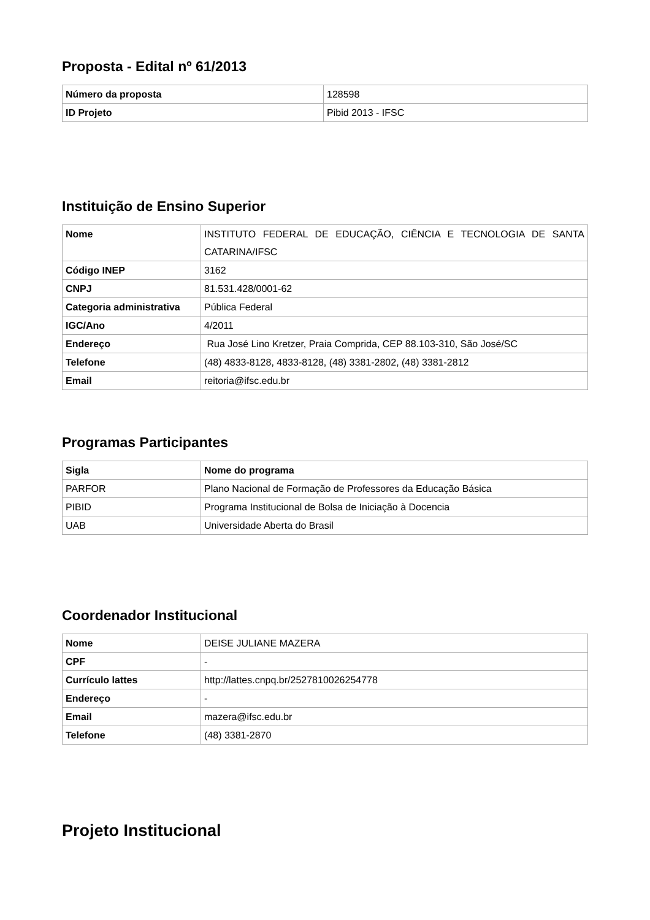Proposta - Edital nº 61/2013
| Número da proposta | 128598 |
| ID Projeto | Pibid 2013 - IFSC |
Instituição de Ensino Superior
| Nome | INSTITUTO FEDERAL DE EDUCAÇÃO, CIÊNCIA E TECNOLOGIA DE SANTA CATARINA/IFSC |
| Código INEP | 3162 |
| CNPJ | 81.531.428/0001-62 |
| Categoria administrativa | Pública Federal |
| IGC/Ano | 4/2011 |
| Endereço | Rua José Lino Kretzer, Praia Comprida, CEP 88.103-310, São José/SC |
| Telefone | (48) 4833-8128, 4833-8128, (48) 3381-2802, (48) 3381-2812 |
| Email | reitoria@ifsc.edu.br |
Programas Participantes
| Sigla | Nome do programa |
| --- | --- |
| PARFOR | Plano Nacional de Formação de Professores da Educação Básica |
| PIBID | Programa Institucional de Bolsa de Iniciação à Docencia |
| UAB | Universidade Aberta do Brasil |
Coordenador Institucional
| Nome | DEISE JULIANE MAZERA |
| CPF | - |
| Currículo lattes | http://lattes.cnpq.br/2527810026254778 |
| Endereço | - |
| Email | mazera@ifsc.edu.br |
| Telefone | (48) 3381-2870 |
Projeto Institucional